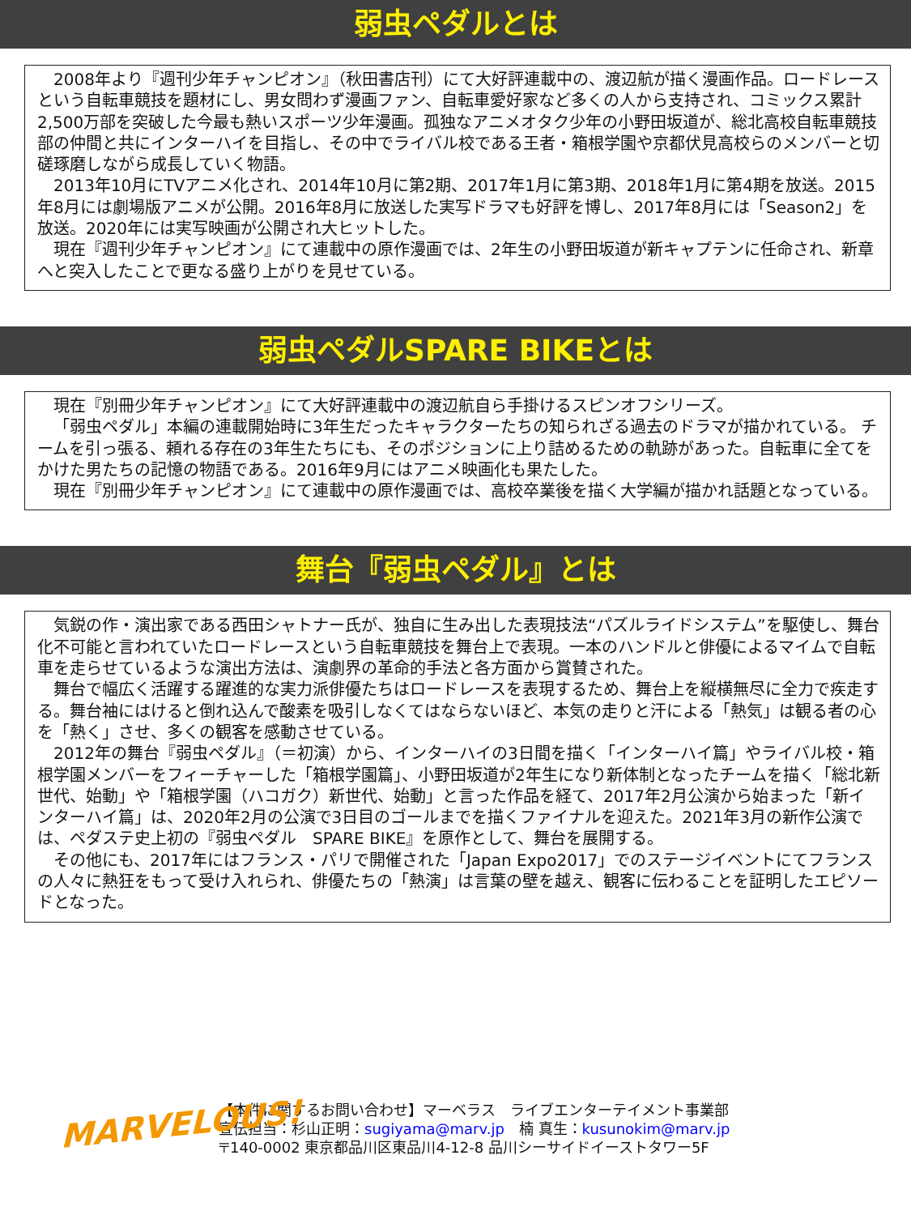弱虫ペダルとは
2008年より『週刊少年チャンピオン』（秋田書店刊）にて大好評連載中の、渡辺航が描く漫画作品。ロードレースという自転車競技を題材にし、男女問わず漫画ファン、自転車愛好家など多くの人から支持され、コミックス累計2,500万部を突破した今最も熱いスポーツ少年漫画。孤独なアニメオタク少年の小野田坂道が、総北高校自転車競技部の仲間と共にインターハイを目指し、その中でライバル校である王者・箱根学園や京都伏見高校らのメンバーと切磋琢磨しながら成長していく物語。
2013年10月にTVアニメ化され、2014年10月に第2期、2017年1月に第3期、2018年1月に第4期を放送。2015年8月には劇場版アニメが公開。2016年8月に放送した実写ドラマも好評を博し、2017年8月には「Season2」を放送。2020年には実写映画が公開され大ヒットした。
現在『週刊少年チャンピオン』にて連載中の原作漫画では、2年生の小野田坂道が新キャプテンに任命され、新章へと突入したことで更なる盛り上がりを見せている。
弱虫ペダルSPARE BIKEとは
現在『別冊少年チャンピオン』にて大好評連載中の渡辺航自ら手掛けるスピンオフシリーズ。
「弱虫ペダル」本編の連載開始時に3年生だったキャラクターたちの知られざる過去のドラマが描かれている。 チームを引っ張る、頼れる存在の3年生たちにも、そのポジションに上り詰めるための軌跡があった。自転車に全てをかけた男たちの記憶の物語である。2016年9月にはアニメ映画化も果たした。
現在『別冊少年チャンピオン』にて連載中の原作漫画では、高校卒業後を描く大学編が描かれ話題となっている。
舞台『弱虫ペダル』とは
気鋭の作・演出家である西田シャトナー氏が、独自に生み出した表現技法“パズルライドシステム”を駆使し、舞台化不可能と言われていたロードレースという自転車競技を舞台上で表現。一本のハンドルと俳優によるマイムで自転車を走らせているような演出方法は、演劇界の革命的手法と各方面から賞賛された。
舞台で幅広く活躍する躍進的な実力派俳優たちはロードレースを表現するため、舞台上を縦横無尽に全力で疾走する。舞台袖にはけると倒れ込んで酸素を吸引しなくてはならないほど、本気の走りと汗による「熱気」は観る者の心を「熱く」させ、多くの観客を感動させている。
2012年の舞台『弱虫ペダル』（＝初演）から、インターハイの3日間を描く「インターハイ篇」やライバル校・箱根学園メンバーをフィーチャーした「箱根学園篇」、小野田坂道が2年生になり新体制となったチームを描く「総北新世代、始動」や「箱根学園（ハコガク）新世代、始動」と言った作品を経て、2017年2月公演から始まった「新インターハイ篇」は、2020年2月の公演で3日目のゴールまでを描くファイナルを迎えた。2021年3月の新作公演では、ペダステ史上初の『弱虫ペダル　SPARE BIKE』を原作として、舞台を展開する。
その他にも、2017年にはフランス・パリで開催された「Japan Expo2017」でのステージイベントにてフランスの人々に熱狂をもって受け入れられ、俳優たちの「熱演」は言葉の壁を越え、観客に伝わることを証明したエピソードとなった。
MARVELOUS!
【本件に関するお問い合わせ】マーベラス　ライブエンターテイメント事業部
宣伝担当：杉山正明：sugiyama@marv.jp　楠 真生：kusunokim@marv.jp
〒140-0002 東京都品川区東品川4-12-8 品川シーサイドイーストタワー5F